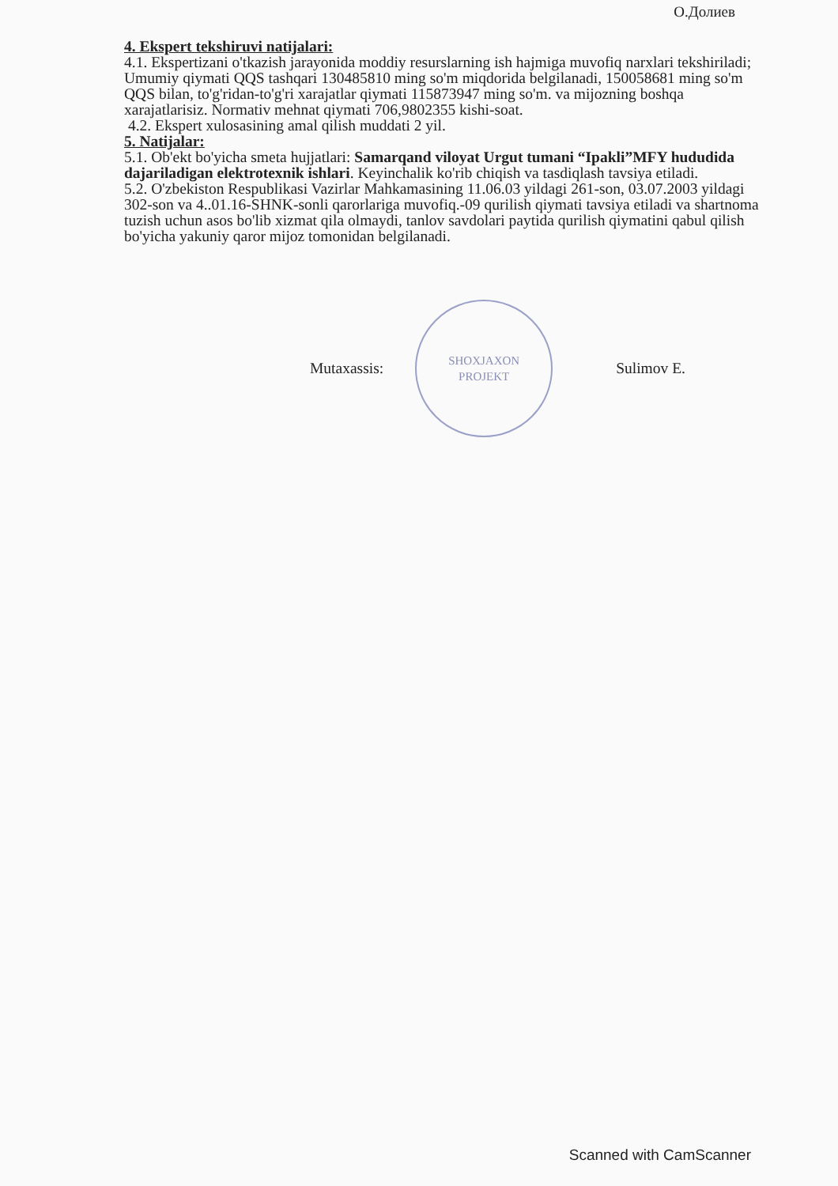О.Долиев
4. Ekspert tekshiruvi natijalari:
4.1. Ekspertizani o'tkazish jarayonida moddiy resurslarning ish hajmiga muvofiq narxlari tekshiriladi; Umumiy qiymati QQS tashqari 130485810 ming so'm miqdorida belgilanadi, 150058681 ming so'm QQS bilan, to'g'ridan-to'g'ri xarajatlar qiymati 115873947 ming so'm. va mijozning boshqa xarajatlarisiz. Normativ mehnat qiymati 706,9802355 kishi-soat.
4.2. Ekspert xulosasining amal qilish muddati 2 yil.
5. Natijalar:
5.1. Ob'ekt bo'yicha smeta hujjatlari: Samarqand viloyat Urgut tumani “Ipakli”MFY hududida dajariladigan elektrotexnik ishlari. Keyinchalik ko'rib chiqish va tasdiqlash tavsiya etiladi.
5.2. O'zbekiston Respublikasi Vazirlar Mahkamasining 11.06.03 yildagi 261-son, 03.07.2003 yildagi 302-son va 4..01.16-SHNK-sonli qarorlariga muvofiq.-09 qurilish qiymati tavsiya etiladi va shartnoma tuzish uchun asos bo'lib xizmat qila olmaydi, tanlov savdolari paytida qurilish qiymatini qabul qilish bo'yicha yakuniy qaror mijoz tomonidan belgilanadi.
Mutaxassis:
SHOXJAXON
PROJEKT
Sulimov E.
Scanned with CamScanner